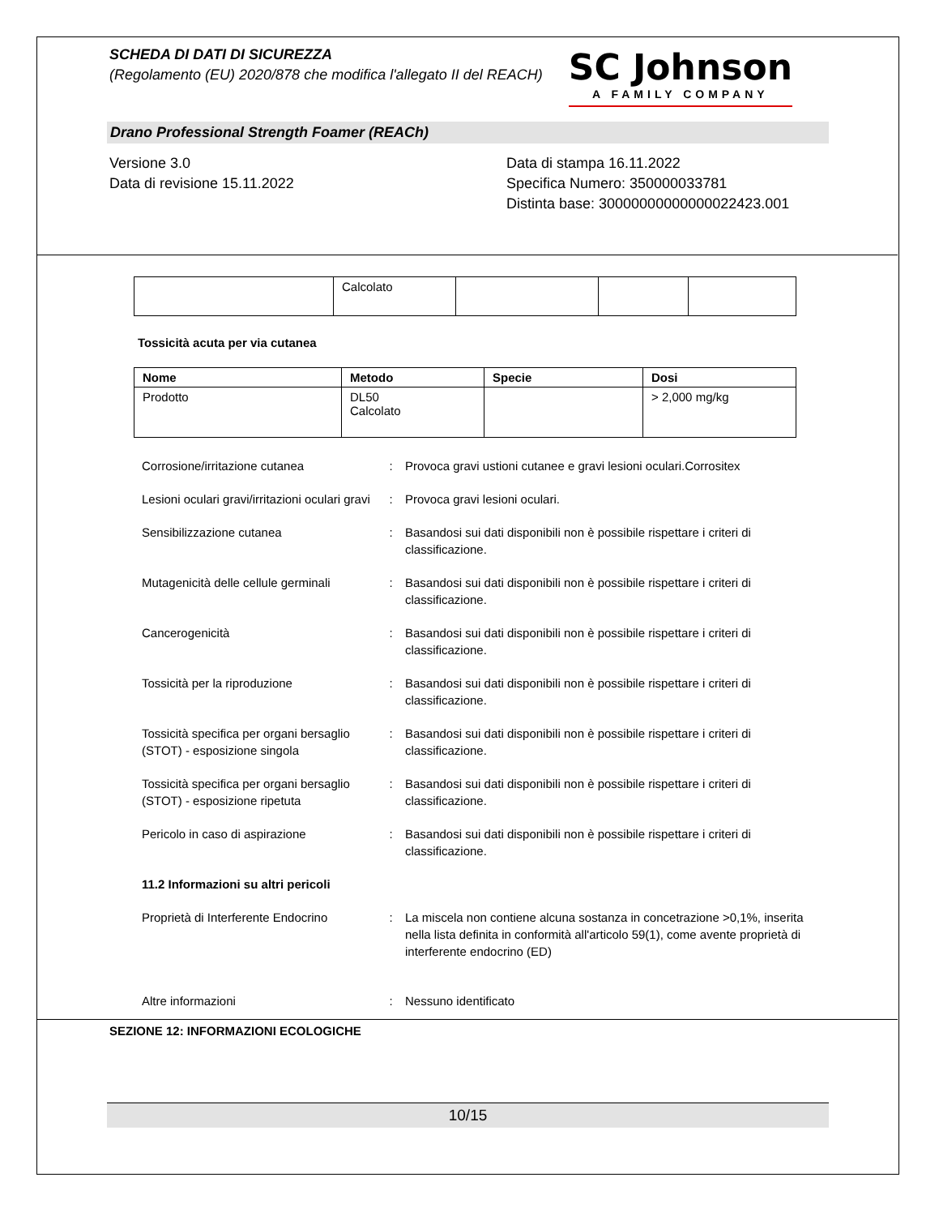SCHEDA DI DATI DI SICUREZZA
(Regolamento (EU) 2020/878 che modifica l'allegato II del REACH)
SC Johnson
A FAMILY COMPANY
Drano Professional Strength Foamer (REACh)
Versione 3.0
Data di revisione 15.11.2022
Data di stampa 16.11.2022
Specifica Numero: 350000033781
Distinta base: 30000000000000022423.001
| | Calcolato | | | |
Tossicità acuta per via cutanea
| Nome | Metodo | Specie | Dosi |
| --- | --- | --- | --- |
| Prodotto | DL50 Calcolato | | > 2,000 mg/kg |
Corrosione/irritazione cutanea : Provoca gravi ustioni cutanee e gravi lesioni oculari.Corrositex
Lesioni oculari gravi/irritazioni oculari gravi
: Provoca gravi lesioni oculari.
Sensibilizzazione cutanea : Basandosi sui dati disponibili non è possibile rispettare i criteri di classificazione.
Mutagenicità delle cellule germinali
: Basandosi sui dati disponibili non è possibile rispettare i criteri di classificazione.
Cancerogenicità : Basandosi sui dati disponibili non è possibile rispettare i criteri di classificazione.
Tossicità per la riproduzione : Basandosi sui dati disponibili non è possibile rispettare i criteri di classificazione.
Tossicità specifica per organi bersaglio (STOT) - esposizione singola
: Basandosi sui dati disponibili non è possibile rispettare i criteri di classificazione.
Tossicità specifica per organi bersaglio (STOT) - esposizione ripetuta
: Basandosi sui dati disponibili non è possibile rispettare i criteri di classificazione.
Pericolo in caso di aspirazione : Basandosi sui dati disponibili non è possibile rispettare i criteri di classificazione.
11.2 Informazioni su altri pericoli
Proprietà di Interferente Endocrino
: La miscela non contiene alcuna sostanza in concetrazione >0,1%, inserita nella lista definita in conformità all'articolo 59(1), come avente proprietà di interferente endocrino (ED)
Altre informazioni : Nessuno identificato
SEZIONE 12: INFORMAZIONI ECOLOGICHE
10/15